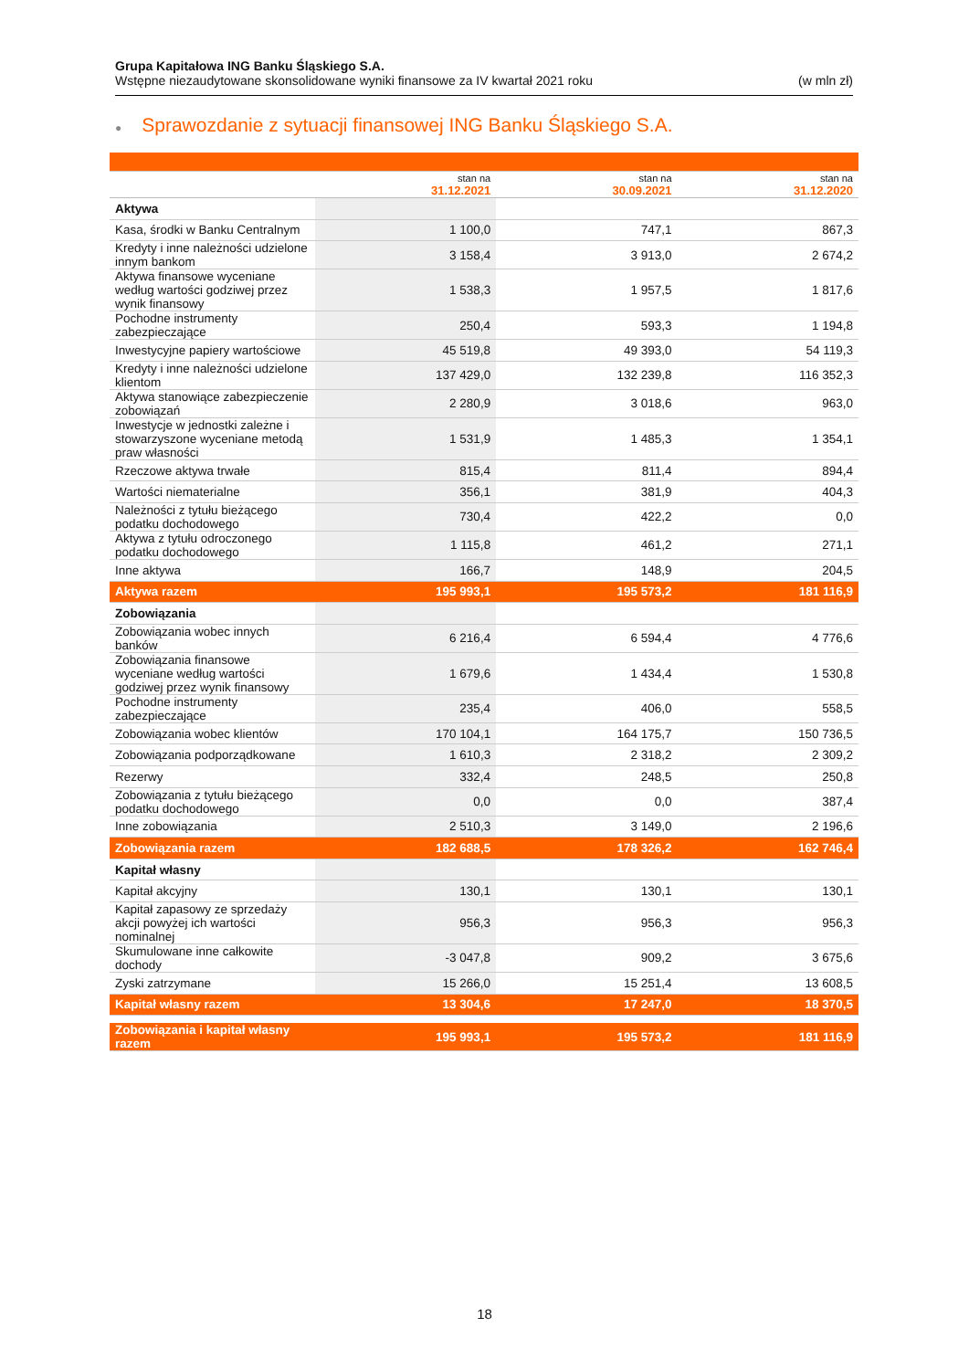Grupa Kapitałowa ING Banku Śląskiego S.A.
Wstępne niezaudytowane skonsolidowane wyniki finansowe za IV kwartał 2021 roku (w mln zł)
● Sprawozdanie z sytuacji finansowej ING Banku Śląskiego S.A.
| | stan na 31.12.2021 | stan na 30.09.2021 | stan na 31.12.2020 |
| --- | --- | --- | --- |
| Aktywa | | | |
| Kasa, środki w Banku Centralnym | 1 100,0 | 747,1 | 867,3 |
| Kredyty i inne należności udzielone innym bankom | 3 158,4 | 3 913,0 | 2 674,2 |
| Aktywa finansowe wyceniane według wartości godziwej przez wynik finansowy | 1 538,3 | 1 957,5 | 1 817,6 |
| Pochodne instrumenty zabezpieczające | 250,4 | 593,3 | 1 194,8 |
| Inwestycyjne papiery wartościowe | 45 519,8 | 49 393,0 | 54 119,3 |
| Kredyty i inne należności udzielone klientom | 137 429,0 | 132 239,8 | 116 352,3 |
| Aktywa stanowiące zabezpieczenie zobowiązań | 2 280,9 | 3 018,6 | 963,0 |
| Inwestycje w jednostki zależne i stowarzyszone wyceniane metodą praw własności | 1 531,9 | 1 485,3 | 1 354,1 |
| Rzeczowe aktywa trwałe | 815,4 | 811,4 | 894,4 |
| Wartości niematerialne | 356,1 | 381,9 | 404,3 |
| Należności z tytułu bieżącego podatku dochodowego | 730,4 | 422,2 | 0,0 |
| Aktywa z tytułu odroczonego podatku dochodowego | 1 115,8 | 461,2 | 271,1 |
| Inne aktywa | 166,7 | 148,9 | 204,5 |
| Aktywa razem | 195 993,1 | 195 573,2 | 181 116,9 |
| Zobowiązania | | | |
| Zobowiązania wobec innych banków | 6 216,4 | 6 594,4 | 4 776,6 |
| Zobowiązania finansowe wyceniane według wartości godziwej przez wynik finansowy | 1 679,6 | 1 434,4 | 1 530,8 |
| Pochodne instrumenty zabezpieczające | 235,4 | 406,0 | 558,5 |
| Zobowiązania wobec klientów | 170 104,1 | 164 175,7 | 150 736,5 |
| Zobowiązania podporządkowane | 1 610,3 | 2 318,2 | 2 309,2 |
| Rezerwy | 332,4 | 248,5 | 250,8 |
| Zobowiązania z tytułu bieżącego podatku dochodowego | 0,0 | 0,0 | 387,4 |
| Inne zobowiązania | 2 510,3 | 3 149,0 | 2 196,6 |
| Zobowiązania razem | 182 688,5 | 178 326,2 | 162 746,4 |
| Kapitał własny | | | |
| Kapitał akcyjny | 130,1 | 130,1 | 130,1 |
| Kapitał zapasowy ze sprzedaży akcji powyżej ich wartości nominalnej | 956,3 | 956,3 | 956,3 |
| Skumulowane inne całkowite dochody | -3 047,8 | 909,2 | 3 675,6 |
| Zyski zatrzymane | 15 266,0 | 15 251,4 | 13 608,5 |
| Kapitał własny razem | 13 304,6 | 17 247,0 | 18 370,5 |
| Zobowiązania i kapitał własny razem | 195 993,1 | 195 573,2 | 181 116,9 |
18